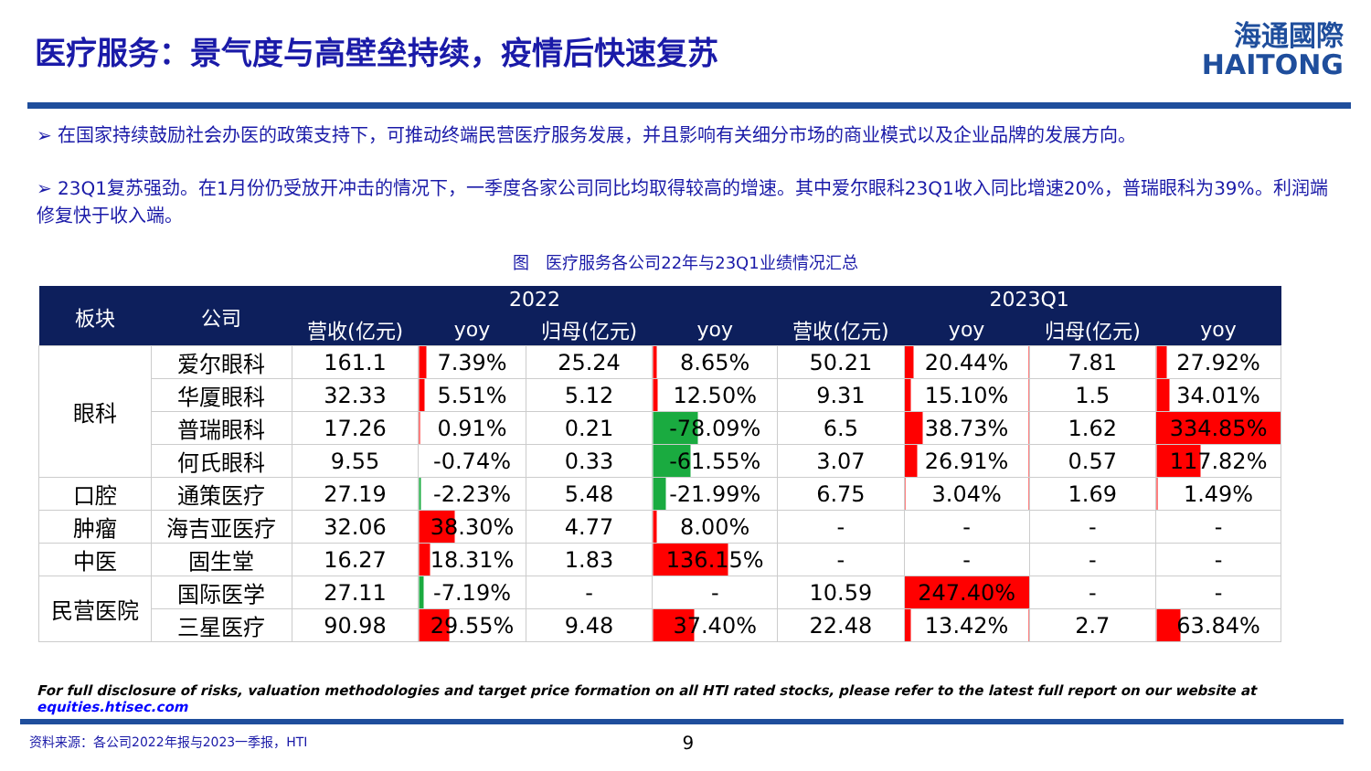医疗服务：景气度与高壁垒持续，疫情后快速复苏
海通國際
HAITONG
➢ 在国家持续鼓励社会办医的政策支持下，可推动终端民营医疗服务发展，并且影响有关细分市场的商业模式以及企业品牌的发展方向。
➢ 23Q1复苏强劲。在1月份仍受放开冲击的情况下，一季度各家公司同比均取得较高的增速。其中爱尔眼科23Q1收入同比增速20%，普瑞眼科为39%。利润端修复快于收入端。
图　医疗服务各公司22年与23Q1业绩情况汇总
| 板块 | 公司 | 2022 | | | | 2023Q1 | | | |
| --- | --- | --- | --- | --- | --- | --- | --- | --- | --- |
| | | 营收(亿元) | yoy | 归母(亿元) | yoy | 营收(亿元) | yoy | 归母(亿元) | yoy |
| 眼科 | 爱尔眼科 | 161.1 | 7.39% | 25.24 | 8.65% | 50.21 | 20.44% | 7.81 | 27.92% |
| | 华厦眼科 | 32.33 | 5.51% | 5.12 | 12.50% | 9.31 | 15.10% | 1.5 | 34.01% |
| | 普瑞眼科 | 17.26 | 0.91% | 0.21 | -78.09% | 6.5 | 38.73% | 1.62 | 334.85% |
| | 何氏眼科 | 9.55 | -0.74% | 0.33 | -61.55% | 3.07 | 26.91% | 0.57 | 117.82% |
| 口腔 | 通策医疗 | 27.19 | -2.23% | 5.48 | -21.99% | 6.75 | 3.04% | 1.69 | 1.49% |
| 肿瘤 | 海吉亚医疗 | 32.06 | 38.30% | 4.77 | 8.00% | - | - | - | - |
| 中医 | 固生堂 | 16.27 | 18.31% | 1.83 | 136.15% | - | - | - | - |
| 民营医院 | 国际医学 | 27.11 | -7.19% | - | - | 10.59 | 247.40% | - | - |
| | 三星医疗 | 90.98 | 29.55% | 9.48 | 37.40% | 22.48 | 13.42% | 2.7 | 63.84% |
For full disclosure of risks, valuation methodologies and target price formation on all HTI rated stocks, please refer to the latest full report on our website at equities.htisec.com
资料来源：各公司2022年报与2023一季报，HTI 9